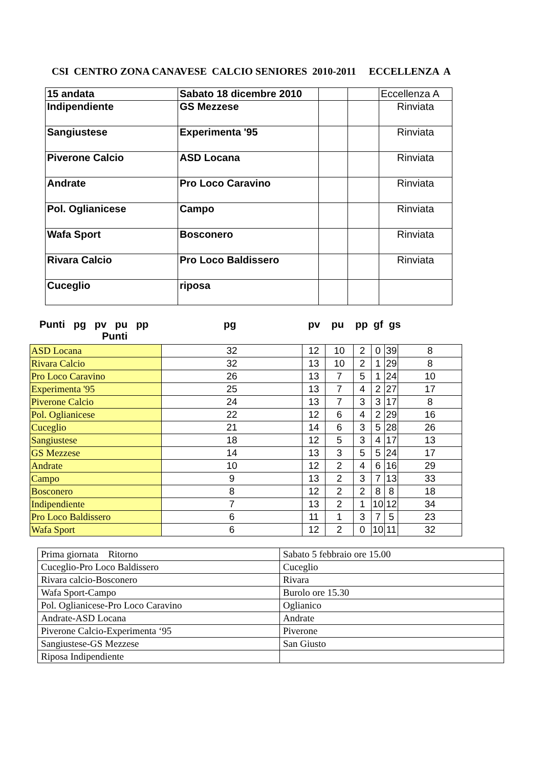CSI CENTRO ZONA CANAVESE CALCIO SENIORES 2010-2011 ECCELLENZA A
| 15 andata | Sabato 18 dicembre 2010 | | | Eccellenza A |
| Indipendiente | GS Mezzese | | | Rinviata |
| Sangiustese | Experimenta '95 | | | Rinviata |
| Piverone Calcio | ASD Locana | | | Rinviata |
| Andrate | Pro Loco Caravino | | | Rinviata |
| Pol. Oglianicese | Campo | | | Rinviata |
| Wafa Sport | Bosconero | | | Rinviata |
| Rivara Calcio | Pro Loco Baldissero | | | Rinviata |
| Cuceglio | riposa | | | |
Punti pg pv pu pp
Punti
pg pv pu pp gf gs
| ASD Locana | 32 | 12 | 10 | 2 | 0 | 39 | 8 |
| Rivara Calcio | 32 | 13 | 10 | 2 | 1 | 29 | 8 |
| Pro Loco Caravino | 26 | 13 | 7 | 5 | 1 | 24 | 10 |
| Experimenta '95 | 25 | 13 | 7 | 4 | 2 | 27 | 17 |
| Piverone Calcio | 24 | 13 | 7 | 3 | 3 | 17 | 8 |
| Pol. Oglianicese | 22 | 12 | 6 | 4 | 2 | 29 | 16 |
| Cuceglio | 21 | 14 | 6 | 3 | 5 | 28 | 26 |
| Sangiustese | 18 | 12 | 5 | 3 | 4 | 17 | 13 |
| GS Mezzese | 14 | 13 | 3 | 5 | 5 | 24 | 17 |
| Andrate | 10 | 12 | 2 | 4 | 6 | 16 | 29 |
| Campo | 9 | 13 | 2 | 3 | 7 | 13 | 33 |
| Bosconero | 8 | 12 | 2 | 2 | 8 | 8 | 18 |
| Indipendiente | 7 | 13 | 2 | 1 | 10 | 12 | 34 |
| Pro Loco Baldissero | 6 | 11 | 1 | 3 | 7 | 5 | 23 |
| Wafa Sport | 6 | 12 | 2 | 0 | 10 | 11 | 32 |
| Prima giornata Ritorno | Sabato 5 febbraio ore 15.00 |
| Cuceglio-Pro Loco Baldissero | Cuceglio |
| Rivara calcio-Bosconero | Rivara |
| Wafa Sport-Campo | Burolo ore 15.30 |
| Pol. Oglianicese-Pro Loco Caravino | Oglianico |
| Andrate-ASD Locana | Andrate |
| Piverone Calcio-Experimenta ‘95 | Piverone |
| Sangiustese-GS Mezzese | San Giusto |
| Riposa Indipendiente | |